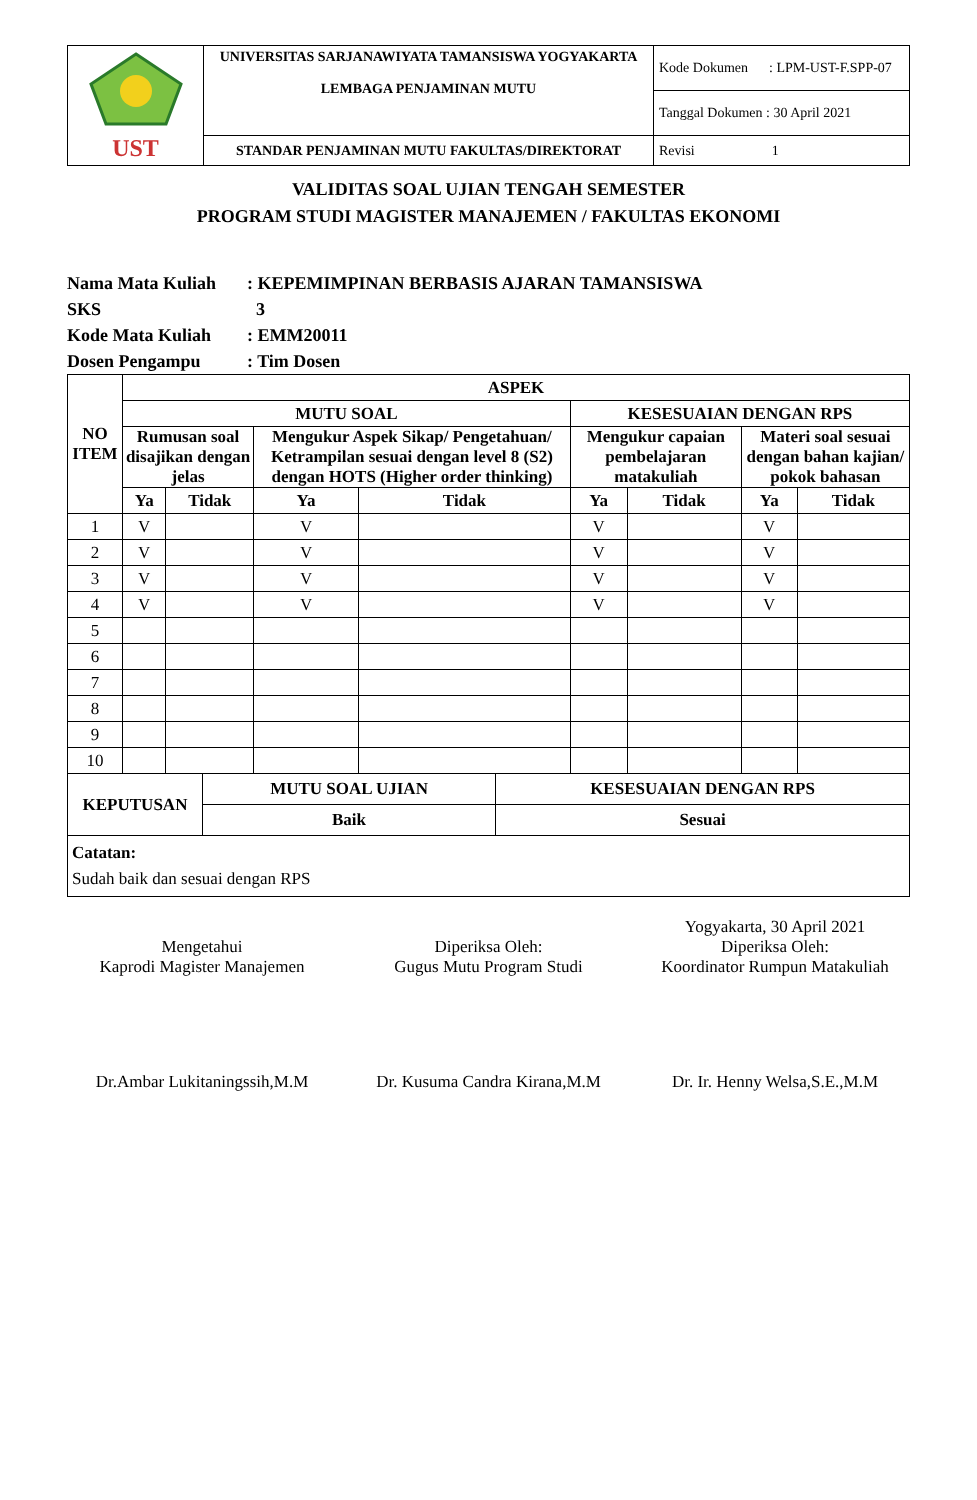| UST | UNIVERSITAS SARJANAWIYATA TAMANSISWA YOGYAKARTA LEMBAGA PENJAMINAN MUTU | Kode Dokumen : LPM-UST-F.SPP-07 |
| | | Tanggal Dokumen : 30 April 2021 |
| | STANDAR PENJAMINAN MUTU FAKULTAS/DIREKTORAT | Revisi 1 |
VALIDITAS SOAL UJIAN TENGAH SEMESTER
PROGRAM STUDI MAGISTER MANAJEMEN / FAKULTAS EKONOMI
Nama Mata Kuliah: KEPEMIMPINAN BERBASIS AJARAN TAMANSISWA
SKS 3
Kode Mata Kuliah: EMM20011
Dosen Pengampu: Tim Dosen
| NO ITEM | ASPEK | | | | | | | |
| --- | --- | --- | --- | --- | --- | --- | --- | --- |
| | MUTU SOAL | | | | KESESUAIAN DENGAN RPS | | | |
| | Rumusan soal disajikan dengan jelas | | Mengukur Aspek Sikap/ Pengetahuan/ Ketrampilan sesuai dengan level 8 (S2) dengan HOTS (Higher order thinking) | | Mengukur capaian pembelajaran matakuliah | | Materi soal sesuai dengan bahan kajian/ pokok bahasan | |
| | Ya | Tidak | Ya | Tidak | Ya | Tidak | Ya | Tidak |
| 1 | V | | V | | V | | V | |
| 2 | V | | V | | V | | V | |
| 3 | V | | V | | V | | V | |
| 4 | V | | V | | V | | V | |
| 5 | | | | | | | | |
| 6 | | | | | | | | |
| 7 | | | | | | | | |
| 8 | | | | | | | | |
| 9 | | | | | | | | |
| 10 | | | | | | | | |
| KEPUTUSAN | MUTU SOAL UJIAN | KESESUAIAN DENGAN RPS |
| --- | --- | --- |
| | Baik | Sesuai |
| Catatan: Sudah baik dan sesuai dengan RPS | | |
Mengetahui
Kaprodi Magister Manajemen
Dr.Ambar Lukitaningssih,M.M
Diperiksa Oleh:
Gugus Mutu Program Studi
Dr. Kusuma Candra Kirana,M.M
Yogyakarta, 30 April 2021
Diperiksa Oleh:
Koordinator Rumpun Matakuliah
Dr. Ir. Henny Welsa,S.E.,M.M